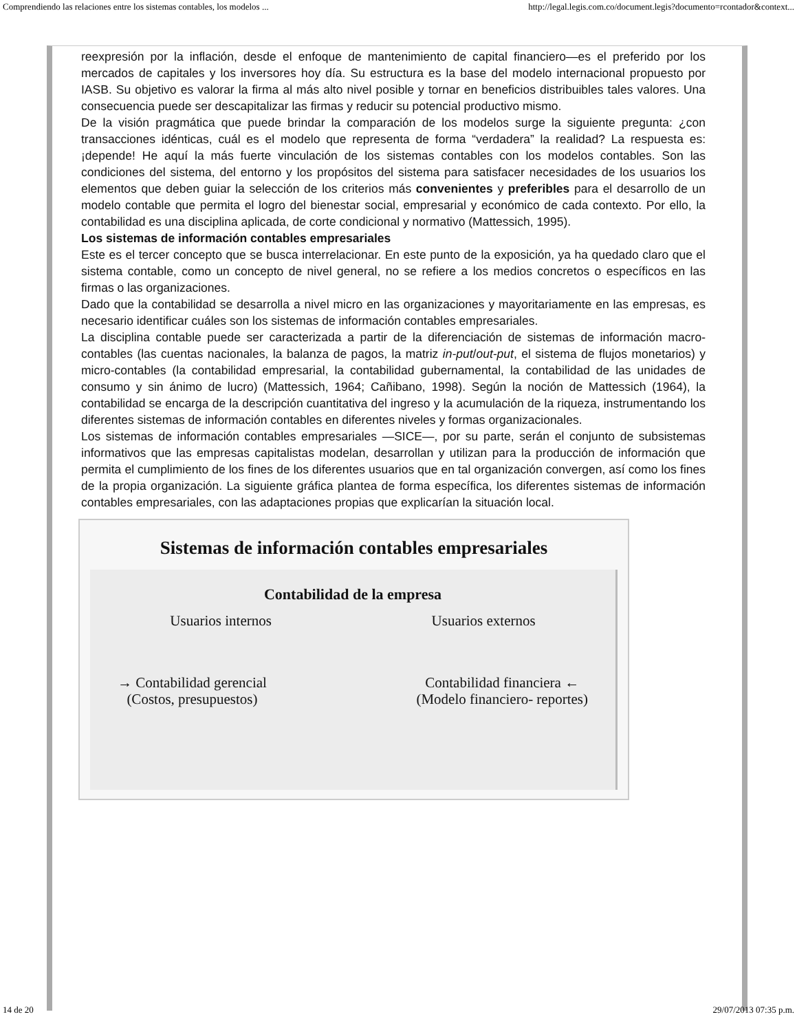Comprendiendo las relaciones entre los sistemas contables, los modelos ... http://legal.legis.com.co/document.legis?documento=rcontador&context...
reexpresión por la inflación, desde el enfoque de mantenimiento de capital financiero—es el preferido por los mercados de capitales y los inversores hoy día. Su estructura es la base del modelo internacional propuesto por IASB. Su objetivo es valorar la firma al más alto nivel posible y tornar en beneficios distribuibles tales valores. Una consecuencia puede ser descapitalizar las firmas y reducir su potencial productivo mismo.
De la visión pragmática que puede brindar la comparación de los modelos surge la siguiente pregunta: ¿con transacciones idénticas, cuál es el modelo que representa de forma “verdadera” la realidad? La respuesta es: ¡depende! He aquí la más fuerte vinculación de los sistemas contables con los modelos contables. Son las condiciones del sistema, del entorno y los propósitos del sistema para satisfacer necesidades de los usuarios los elementos que deben guiar la selección de los criterios más convenientes y preferibles para el desarrollo de un modelo contable que permita el logro del bienestar social, empresarial y económico de cada contexto. Por ello, la contabilidad es una disciplina aplicada, de corte condicional y normativo (Mattessich, 1995).
Los sistemas de información contables empresariales
Este es el tercer concepto que se busca interrelacionar. En este punto de la exposición, ya ha quedado claro que el sistema contable, como un concepto de nivel general, no se refiere a los medios concretos o específicos en las firmas o las organizaciones.
Dado que la contabilidad se desarrolla a nivel micro en las organizaciones y mayoritariamente en las empresas, es necesario identificar cuáles son los sistemas de información contables empresariales.
La disciplina contable puede ser caracterizada a partir de la diferenciación de sistemas de información macro-contables (las cuentas nacionales, la balanza de pagos, la matriz in-put/out-put, el sistema de flujos monetarios) y micro-contables (la contabilidad empresarial, la contabilidad gubernamental, la contabilidad de las unidades de consumo y sin ánimo de lucro) (Mattessich, 1964; Cañibano, 1998). Según la noción de Mattessich (1964), la contabilidad se encarga de la descripción cuantitativa del ingreso y la acumulación de la riqueza, instrumentando los diferentes sistemas de información contables en diferentes niveles y formas organizacionales.
Los sistemas de información contables empresariales —SICE—, por su parte, serán el conjunto de subsistemas informativos que las empresas capitalistas modelan, desarrollan y utilizan para la producción de información que permita el cumplimiento de los fines de los diferentes usuarios que en tal organización convergen, así como los fines de la propia organización. La siguiente gráfica plantea de forma específica, los diferentes sistemas de información contables empresariales, con las adaptaciones propias que explicarían la situación local.
Sistemas de información contables empresariales
Contabilidad de la empresa
Usuarios internos Usuarios externos
→ Contabilidad gerencial
(Costos, presupuestos) Contabilidad financiera ←
(Modelo financiero- reportes)
14 de 20 29/07/2013 07:35 p.m.